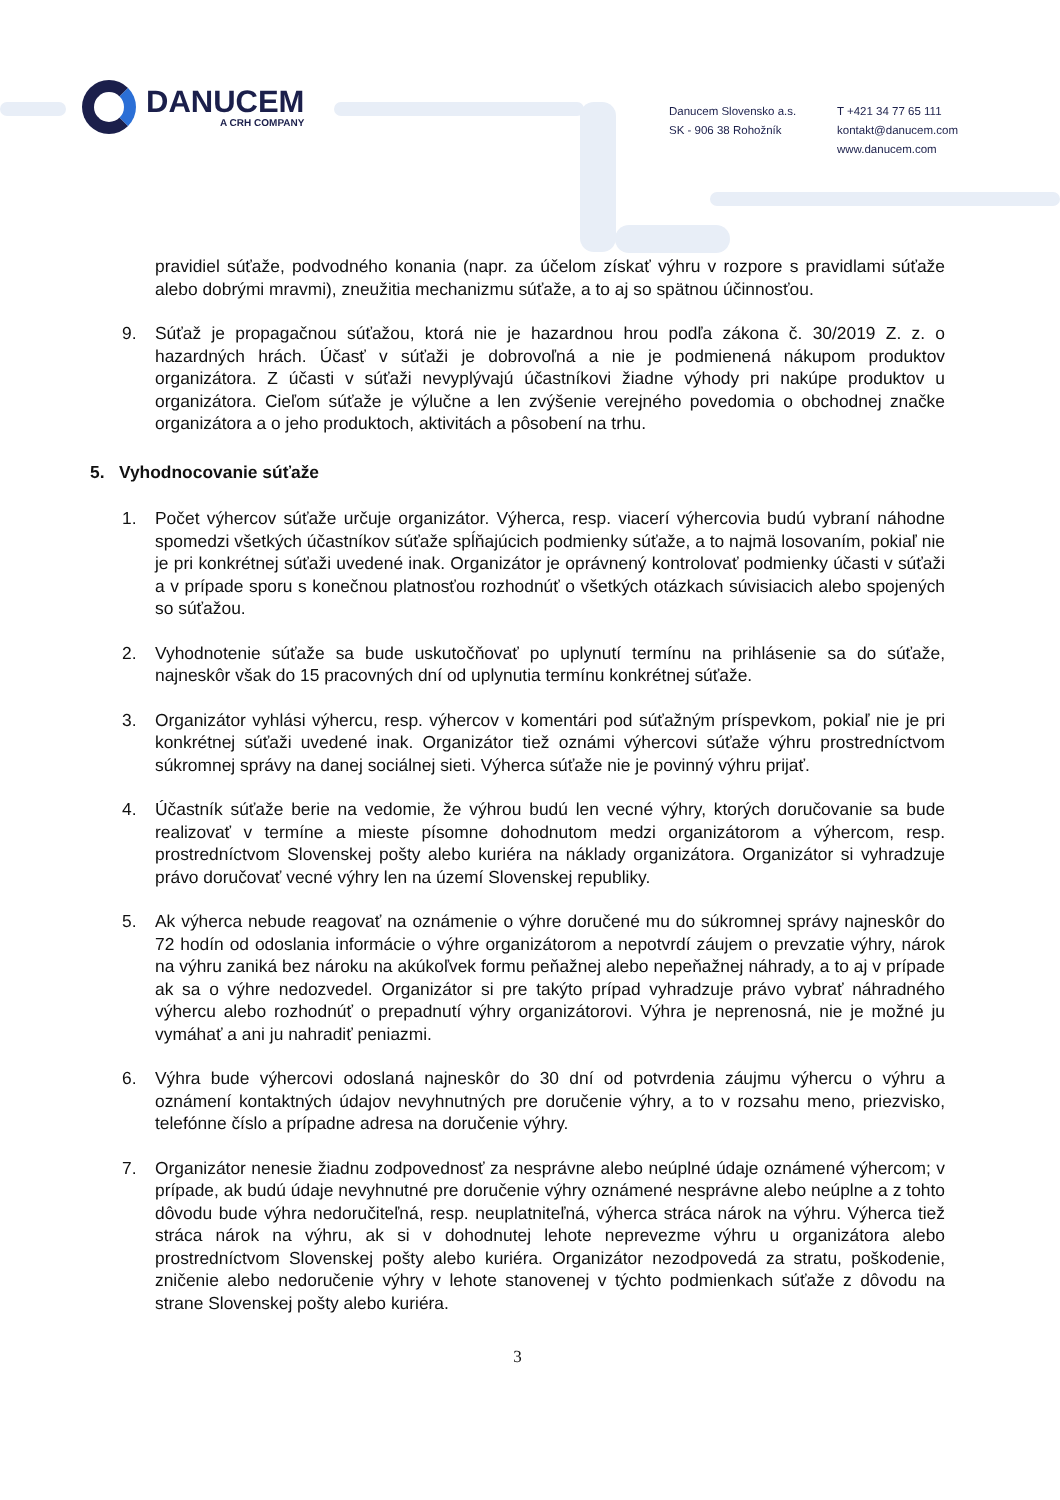DANUCEM
A CRH COMPANY
Danucem Slovensko a.s.
SK - 906 38 Rohožník
T +421 34 77 65 111
kontakt@danucem.com
www.danucem.com
pravidiel súťaže, podvodného konania (napr. za účelom získať výhru v rozpore s pravidlami súťaže alebo dobrými mravmi), zneužitia mechanizmu súťaže, a to aj so spätnou účinnosťou.
9. Súťaž je propagačnou súťažou, ktorá nie je hazardnou hrou podľa zákona č. 30/2019 Z. z. o hazardných hrách. Účasť v súťaži je dobrovoľná a nie je podmienená nákupom produktov organizátora. Z účasti v súťaži nevyplývajú účastníkovi žiadne výhody pri nakúpe produktov u organizátora. Cieľom súťaže je výlučne a len zvýšenie verejného povedomia o obchodnej značke organizátora a o jeho produktoch, aktivitách a pôsobení na trhu.
5. Vyhodnocovanie súťaže
1. Počet výhercov súťaže určuje organizátor. Výherca, resp. viacerí výhercovia budú vybraní náhodne spomedzi všetkých účastníkov súťaže spĺňajúcich podmienky súťaže, a to najmä losovaním, pokiaľ nie je pri konkrétnej súťaži uvedené inak. Organizátor je oprávnený kontrolovať podmienky účasti v súťaži a v prípade sporu s konečnou platnosťou rozhodnúť o všetkých otázkach súvisiacich alebo spojených so súťažou.
2. Vyhodnotenie súťaže sa bude uskutočňovať po uplynutí termínu na prihlásenie sa do súťaže, najneskôr však do 15 pracovných dní od uplynutia termínu konkrétnej súťaže.
3. Organizátor vyhlási výhercu, resp. výhercov v komentári pod súťažným príspevkom, pokiaľ nie je pri konkrétnej súťaži uvedené inak. Organizátor tiež oznámi výhercovi súťaže výhru prostredníctvom súkromnej správy na danej sociálnej sieti. Výherca súťaže nie je povinný výhru prijať.
4. Účastník súťaže berie na vedomie, že výhrou budú len vecné výhry, ktorých doručovanie sa bude realizovať v termíne a mieste písomne dohodnutom medzi organizátorom a výhercom, resp. prostredníctvom Slovenskej pošty alebo kuriéra na náklady organizátora. Organizátor si vyhradzuje právo doručovať vecné výhry len na území Slovenskej republiky.
5. Ak výherca nebude reagovať na oznámenie o výhre doručené mu do súkromnej správy najneskôr do 72 hodín od odoslania informácie o výhre organizátorom a nepotvrdí záujem o prevzatie výhry, nárok na výhru zaniká bez nároku na akúkoľvek formu peňažnej alebo nepeňažnej náhrady, a to aj v prípade ak sa o výhre nedozvedel. Organizátor si pre takýto prípad vyhradzuje právo vybrať náhradného výhercu alebo rozhodnúť o prepadnutí výhry organizátorovi. Výhra je neprenosná, nie je možné ju vymáhať a ani ju nahradiť peniazmi.
6. Výhra bude výhercovi odoslaná najneskôr do 30 dní od potvrdenia záujmu výhercu o výhru a oznámení kontaktných údajov nevyhnutných pre doručenie výhry, a to v rozsahu meno, priezvisko, telefónne číslo a prípadne adresa na doručenie výhry.
7. Organizátor nenesie žiadnu zodpovednosť za nesprávne alebo neúplné údaje oznámené výhercom; v prípade, ak budú údaje nevyhnutné pre doručenie výhry oznámené nesprávne alebo neúplne a z tohto dôvodu bude výhra nedoručiteľná, resp. neuplatniteľná, výherca stráca nárok na výhru. Výherca tiež stráca nárok na výhru, ak si v dohodnutej lehote neprevezme výhru u organizátora alebo prostredníctvom Slovenskej pošty alebo kuriéra. Organizátor nezodpovedá za stratu, poškodenie, zničenie alebo nedoručenie výhry v lehote stanovenej v týchto podmienkach súťaže z dôvodu na strane Slovenskej pošty alebo kuriéra.
3